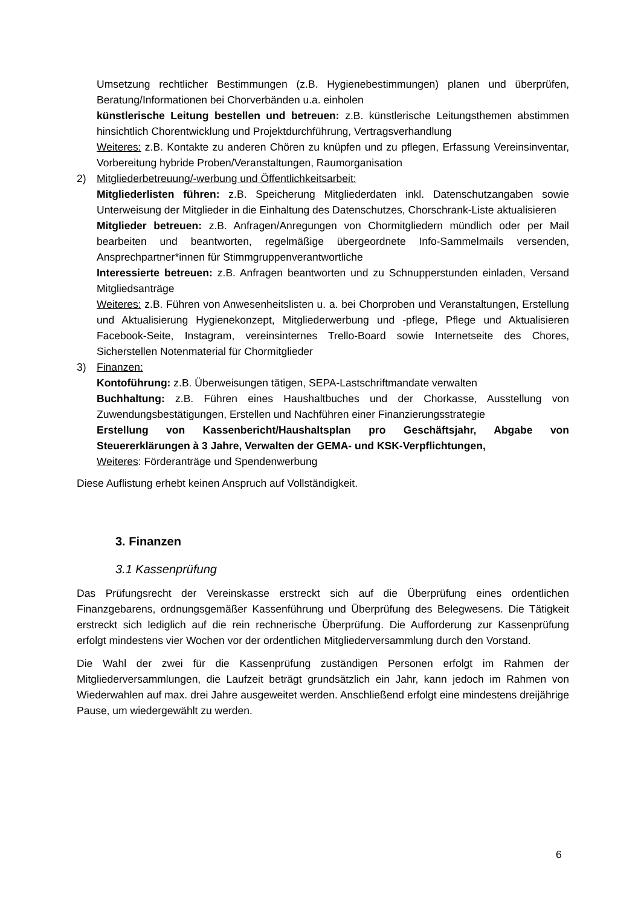Umsetzung rechtlicher Bestimmungen (z.B. Hygienebestimmungen) planen und überprüfen, Beratung/Informationen bei Chorverbänden u.a. einholen
künstlerische Leitung bestellen und betreuen: z.B. künstlerische Leitungsthemen abstimmen hinsichtlich Chorentwicklung und Projektdurchführung, Vertragsverhandlung
Weiteres: z.B. Kontakte zu anderen Chören zu knüpfen und zu pflegen, Erfassung Vereinsinventar, Vorbereitung hybride Proben/Veranstaltungen, Raumorganisation
2) Mitgliederbetreuung/-werbung und Öffentlichkeitsarbeit:
Mitgliederlisten führen: z.B. Speicherung Mitgliederdaten inkl. Datenschutzangaben sowie Unterweisung der Mitglieder in die Einhaltung des Datenschutzes, Chorschrank-Liste aktualisieren
Mitglieder betreuen: z.B. Anfragen/Anregungen von Chormitgliedern mündlich oder per Mail bearbeiten und beantworten, regelmäßige übergeordnete Info-Sammelmails versenden, Ansprechpartner*innen für Stimmgruppenverantwortliche
Interessierte betreuen: z.B. Anfragen beantworten und zu Schnupperstunden einladen, Versand Mitgliedsanträge
Weiteres: z.B. Führen von Anwesenheitslisten u. a. bei Chorproben und Veranstaltungen, Erstellung und Aktualisierung Hygienekonzept, Mitgliederwerbung und -pflege, Pflege und Aktualisieren Facebook-Seite, Instagram, vereinsinternes Trello-Board sowie Internetseite des Chores, Sicherstellen Notenmaterial für Chormitglieder
3) Finanzen:
Kontoführung: z.B. Überweisungen tätigen, SEPA-Lastschriftmandate verwalten
Buchhaltung: z.B. Führen eines Haushaltbuches und der Chorkasse, Ausstellung von Zuwendungsbestätigungen, Erstellen und Nachführen einer Finanzierungsstrategie
Erstellung von Kassenbericht/Haushaltsplan pro Geschäftsjahr, Abgabe von Steuererklärungen à 3 Jahre, Verwalten der GEMA- und KSK-Verpflichtungen,
Weiteres: Förderanträge und Spendenwerbung
Diese Auflistung erhebt keinen Anspruch auf Vollständigkeit.
3. Finanzen
3.1 Kassenprüfung
Das Prüfungsrecht der Vereinskasse erstreckt sich auf die Überprüfung eines ordentlichen Finanzgebarens, ordnungsgemäßer Kassenführung und Überprüfung des Belegwesens. Die Tätigkeit erstreckt sich lediglich auf die rein rechnerische Überprüfung. Die Aufforderung zur Kassenprüfung erfolgt mindestens vier Wochen vor der ordentlichen Mitgliederversammlung durch den Vorstand.
Die Wahl der zwei für die Kassenprüfung zuständigen Personen erfolgt im Rahmen der Mitgliederversammlungen, die Laufzeit beträgt grundsätzlich ein Jahr, kann jedoch im Rahmen von Wiederwahlen auf max. drei Jahre ausgeweitet werden. Anschließend erfolgt eine mindestens dreijährige Pause, um wiedergewählt zu werden.
6